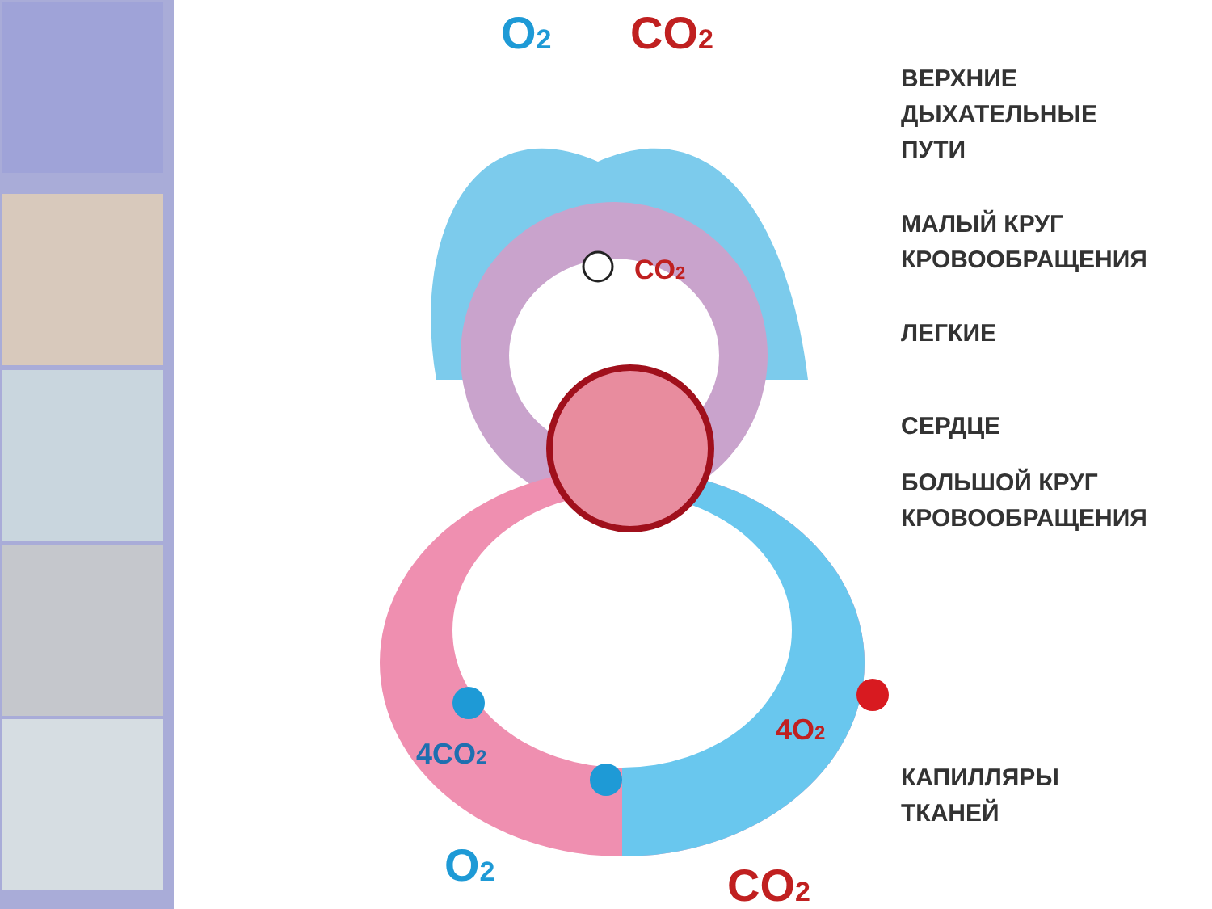O2
CO2
CO2
4CO2
4O2
O2
CO2
ВЕРХНИЕ
ДЫХАТЕЛЬНЫЕ
ПУТИ
МАЛЫЙ КРУГ
КРОВООБРАЩЕНИЯ
ЛЕГКИЕ
СЕРДЦЕ
БОЛЬШОЙ КРУГ
КРОВООБРАЩЕНИЯ
КАПИЛЛЯРЫ
ТКАНЕЙ